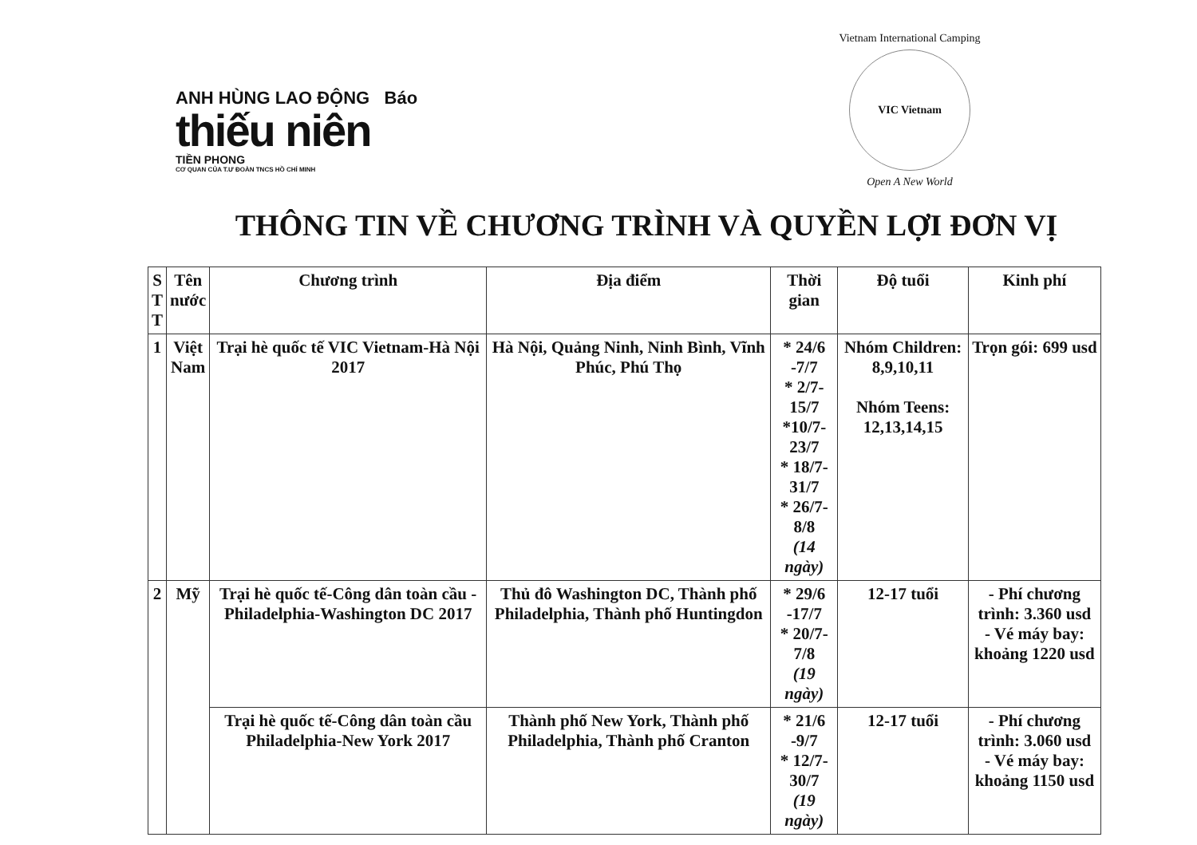ANH HÙNG LAO ĐỘNG Báo
thiếu niên
TIỀN PHONG
CƠ QUAN CỦA T.Ư ĐOÀN TNCS HỒ CHÍ MINH
Vietnam International Camping
VIC Vietnam
Open A New World
THÔNG TIN VỀ CHƯƠNG TRÌNH VÀ QUYỀN LỢI ĐƠN VỊ
| S T T | Tên nước | Chương trình | Địa điểm | Thời gian | Độ tuổi | Kinh phí |
| --- | --- | --- | --- | --- | --- | --- |
| 1 | Việt Nam | Trại hè quốc tế VIC Vietnam-Hà Nội 2017 | Hà Nội, Quảng Ninh, Ninh Bình, Vĩnh Phúc, Phú Thọ | * 24/6 -7/7 * 2/7-15/7 *10/7-23/7 * 18/7-31/7 * 26/7-8/8 (14 ngày) | Nhóm Children: 8,9,10,11 Nhóm Teens: 12,13,14,15 | Trọn gói: 699 usd |
| 2 | Mỹ | Trại hè quốc tế-Công dân toàn cầu - Philadelphia-Washington DC 2017 | Thủ đô Washington DC, Thành phố Philadelphia, Thành phố Huntingdon | * 29/6 -17/7 * 20/7-7/8 (19 ngày) | 12-17 tuổi | - Phí chương trình: 3.360 usd - Vé máy bay: khoảng 1220 usd |
| | | Trại hè quốc tế-Công dân toàn cầu Philadelphia-New York 2017 | Thành phố New York, Thành phố Philadelphia, Thành phố Cranton | * 21/6 -9/7 * 12/7-30/7 (19 ngày) | 12-17 tuổi | - Phí chương trình: 3.060 usd - Vé máy bay: khoảng 1150 usd |